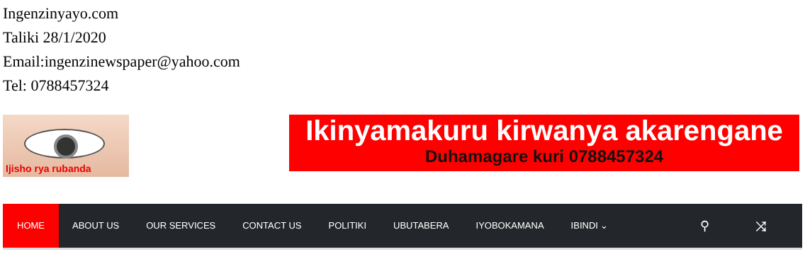Ingenzinyayo.com
Taliki 28/1/2020
Email:ingenzinewspaper@yahoo.com
Tel: 0788457324
Ijisho rya rubanda
Ikinyamakuru kirwanya akarengane
Duhamagare kuri 0788457324
HOME ABOUT US OUR SERVICES CONTACT US POLITIKI UBUTABERA IYOBOKAMANA IBINDI ⌄ ⚲ ⤨